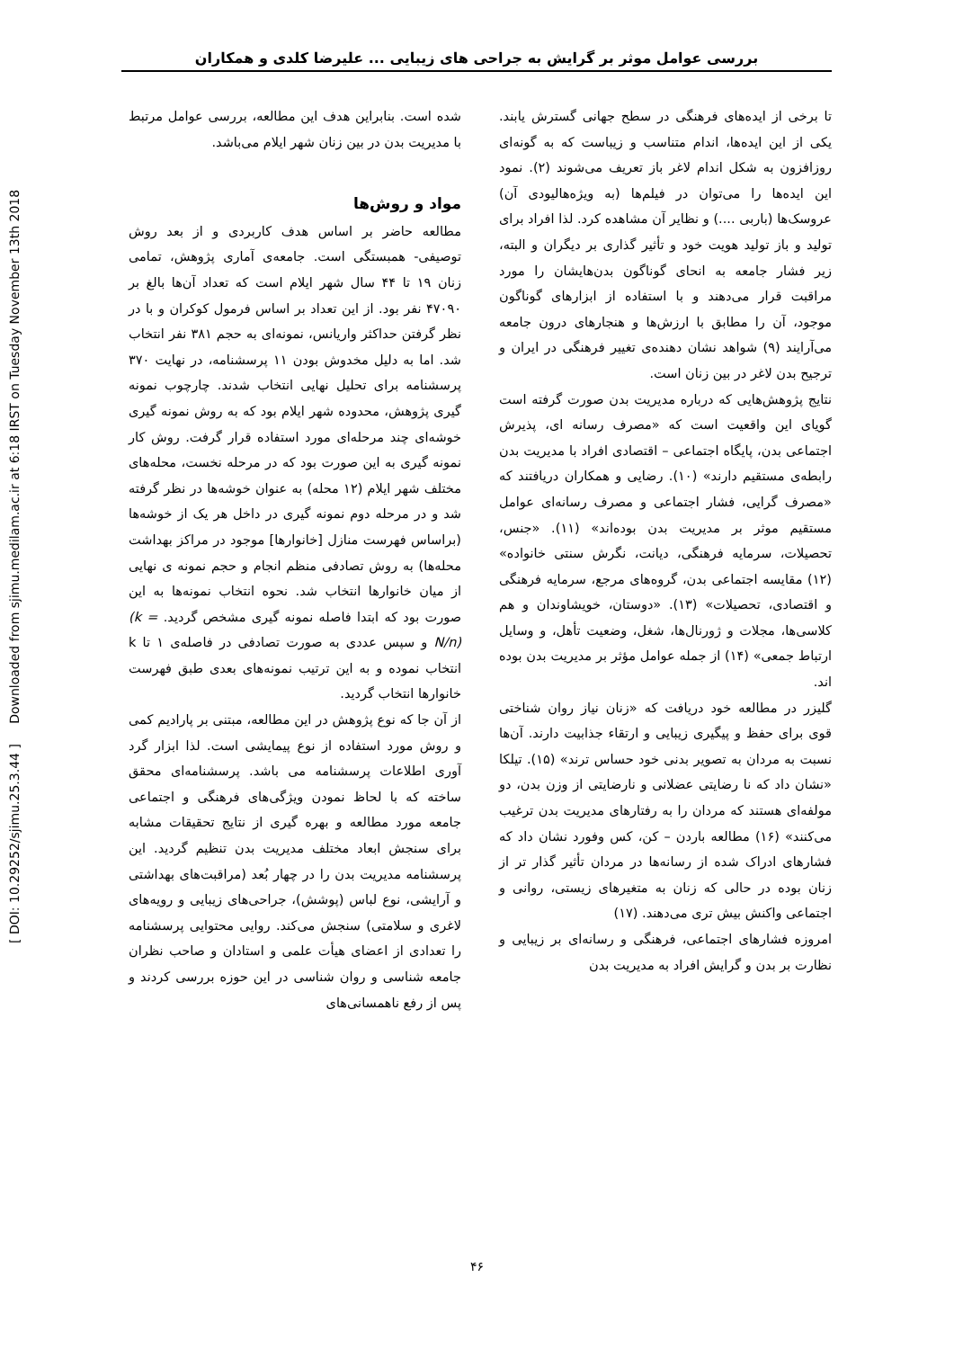[ DOI: 10.29252/sjimu.25.3.44 ] Downloaded from sjimu.medilam.ac.ir at 6:18 IRST on Tuesday November 13th 2018
بررسی عوامل موثر بر گرایش به جراحی های زیبایی ... علیرضا کلدی و همکاران
تا برخی از ایده‌های فرهنگی در سطح جهانی گسترش یابند. یکی از این ایده‌ها، اندام متناسب و زیباست که به گونه‌ای روزافزون به شکل اندام لاغر باز تعریف می‌شوند (۲). نمود این ایده‌ها را می‌توان در فیلم‌ها (به ویژه‌هالیودی آن) عروسک‌ها (باربی ....) و نظایر آن مشاهده کرد. لذا افراد برای تولید و باز تولید هویت خود و تأثیر گذاری بر دیگران و البته، زیر فشار جامعه به انحای گوناگون بدن‌هایشان را مورد مراقبت قرار می‌دهند و با استفاده از ابزارهای گوناگون موجود، آن را مطابق با ارزش‌ها و هنجارهای درون جامعه می‌آرایند (۹) شواهد نشان دهنده‌ی تغییر فرهنگی در ایران و ترجیح بدن لاغر در بین زنان است.
نتایج پژوهش‌هایی که درباره مدیریت بدن صورت گرفته است گویای این واقعیت است که «مصرف رسانه ای، پذیرش اجتماعی بدن، پایگاه اجتماعی – اقتصادی افراد با مدیریت بدن رابطه‌ی مستقیم دارند» (۱۰). رضایی و همکاران دریافتند که «مصرف گرایی، فشار اجتماعی و مصرف رسانه‌ای عوامل مستقیم موثر بر مدیریت بدن بوده‌اند» (۱۱). «جنس، تحصیلات، سرمایه فرهنگی، دیانت، نگرش سنتی خانواده» (۱۲) مقایسه اجتماعی بدن، گروه‌های مرجع، سرمایه فرهنگی و اقتصادی، تحصیلات» (۱۳). «دوستان، خویشاوندان و هم کلاسی‌ها، مجلات و ژورنال‌ها، شغل، وضعیت تأهل، و وسایل ارتباط جمعی» (۱۴) از جمله عوامل مؤثر بر مدیریت بدن بوده اند.
گلیزر در مطالعه خود دریافت که «زنان نیاز روان شناختی قوی برای حفظ و پیگیری زیبایی و ارتقاء جذابیت دارند. آن‌ها نسبت به مردان به تصویر بدنی خود حساس ترند» (۱۵). تیلکا «نشان داد که نا رضایتی عضلانی و نارضایتی از وزن بدن، دو مولفه‌ای هستند که مردان را به رفتارهای مدیریت بدن ترغیب می‌کنند» (۱۶) مطالعه باردن – کن، کس وفورد نشان داد که فشارهای ادراک شده از رسانه‌ها در مردان تأثیر گذار تر از زنان بوده در حالی که زنان به متغیرهای زیستی، روانی و اجتماعی واکنش بیش تری می‌دهند. (۱۷)
امروزه فشارهای اجتماعی، فرهنگی و رسانه‌ای بر زیبایی و نظارت بر بدن و گرایش افراد به مدیریت بدن
شده است. بنابراین هدف این مطالعه، بررسی عوامل مرتبط با مدیریت بدن در بین زنان شهر ایلام می‌باشد.
مواد و روش‌ها
مطالعه حاضر بر اساس هدف کاربردی و از بعد روش توصیفی- همبستگی است. جامعه‌ی آماری پژوهش، تمامی زنان ۱۹ تا ۴۴ سال شهر ایلام است که تعداد آن‌ها بالغ بر ۴۷۰۹۰ نفر بود. از این تعداد بر اساس فرمول کوکران و با در نظر گرفتن حداکثر واریانس، نمونه‌ای به حجم ۳۸۱ نفر انتخاب شد. اما به دلیل مخدوش بودن ۱۱ پرسشنامه، در نهایت ۳۷۰ پرسشنامه برای تحلیل نهایی انتخاب شدند. چارچوب نمونه گیری پژوهش، محدوده شهر ایلام بود که به روش نمونه گیری خوشه‌ای چند مرحله‌ای مورد استفاده قرار گرفت. روش کار نمونه گیری به این صورت بود که در مرحله نخست، محله‌های مختلف شهر ایلام (۱۲ محله) به عنوان خوشه‌ها در نظر گرفته شد و در مرحله دوم نمونه گیری در داخل هر یک از خوشه‌ها (براساس فهرست منازل [خانوارها] موجود در مراکز بهداشت محله‌ها) به روش تصادفی منظم انجام و حجم نمونه ی نهایی از میان خانوارها انتخاب شد. نحوه انتخاب نمونه‌ها به این صورت بود که ابتدا فاصله نمونه گیری مشخص گردید. (k = N/n) و سپس عددی به صورت تصادفی در فاصله‌ی ۱ تا k انتخاب نموده و به این ترتیب نمونه‌های بعدی طبق فهرست خانوارها انتخاب گردید.
از آن جا که نوع پژوهش در این مطالعه، مبتنی بر پارادیم کمی و روش مورد استفاده از نوع پیمایشی است. لذا ابزار گرد آوری اطلاعات پرسشنامه می باشد. پرسشنامه‌ای محقق ساخته که با لحاظ نمودن ویژگی‌های فرهنگی و اجتماعی جامعه مورد مطالعه و بهره گیری از نتایج تحقیقات مشابه برای سنجش ابعاد مختلف مدیریت بدن تنظیم گردید. این پرسشنامه مدیریت بدن را در چهار بُعد (مراقبت‌های بهداشتی و آرایشی، نوع لباس (پوشش)، جراحی‌های زیبایی و رویه‌های لاغری و سلامتی) سنجش می‌کند. روایی محتوایی پرسشنامه را تعدادی از اعضای هیأت علمی و استادان و صاحب نظران جامعه شناسی و روان شناسی در این حوزه بررسی کردند و پس از رفع ناهمسانی‌های
۴۶